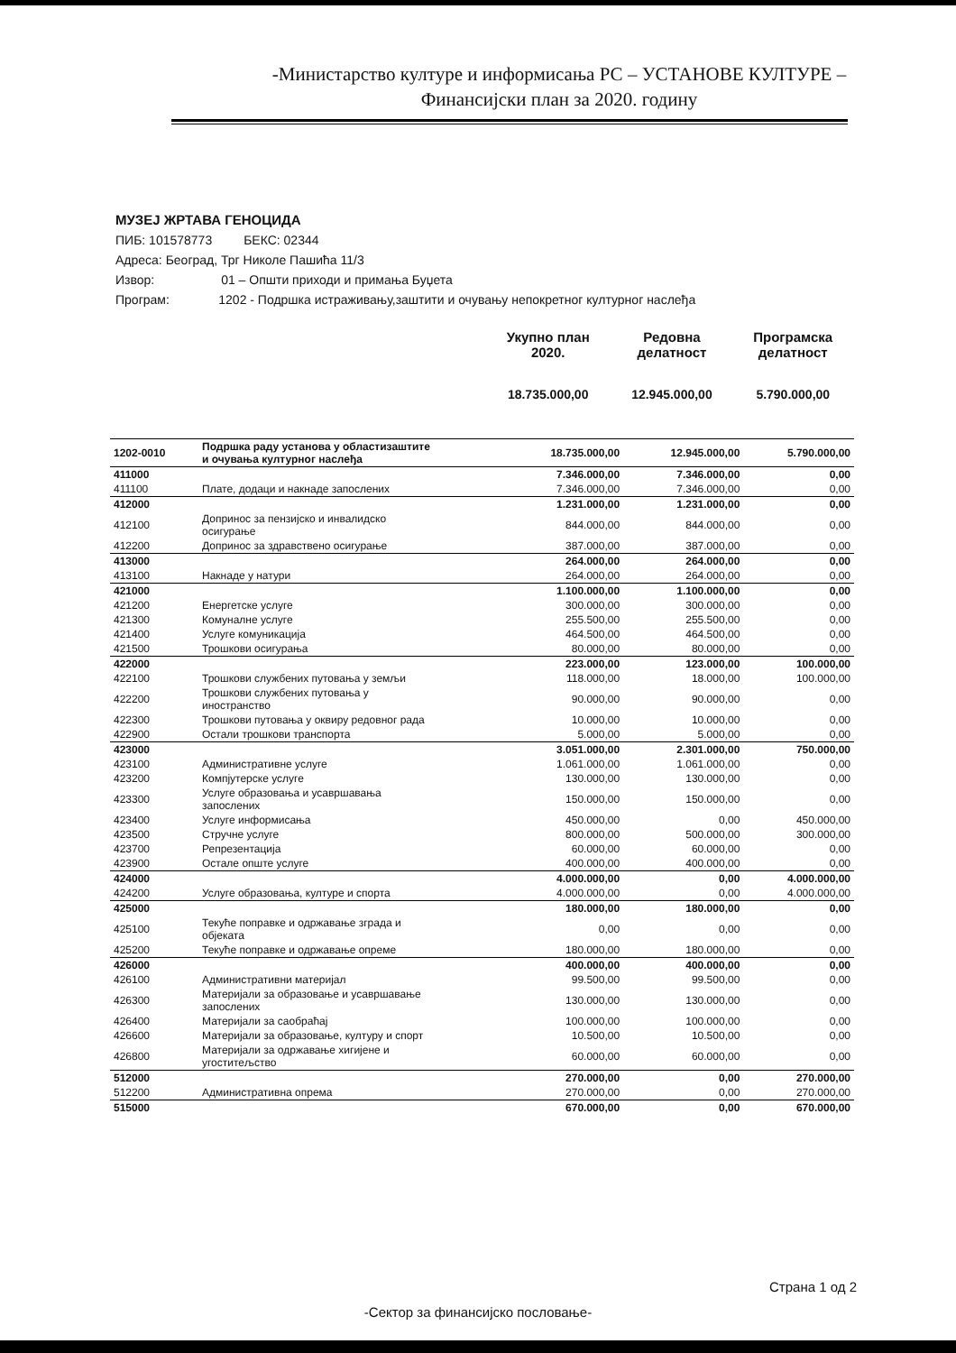-Министарство културе и информисања РС – УСТАНОВЕ КУЛТУРЕ –
Финансијски план за 2020. годину
МУЗЕЈ ЖРТАВА ГЕНОЦИДА
ПИБ: 101578773 БЕКС: 02344
Адреса: Београд, Трг Николе Пашића 11/3
Извор: 01 – Општи приходи и примања Буџета
Програм: 1202 - Подршка истраживању,заштити и очувању непокретног културног наслеђа
| | Укупно план 2020. | Редовна делатност | Програмска делатност |
| --- | --- | --- | --- |
| | 18.735.000,00 | 12.945.000,00 | 5.790.000,00 |
| 1202-0010 | Подршка раду установа у областизаштите и очувања културног наслеђа | 18.735.000,00 | 12.945.000,00 | 5.790.000,00 |
| 411000 | | 7.346.000,00 | 7.346.000,00 | 0,00 |
| 411100 | Плате, додаци и накнаде запослених | 7.346.000,00 | 7.346.000,00 | 0,00 |
| 412000 | | 1.231.000,00 | 1.231.000,00 | 0,00 |
| 412100 | Допринос за пензијско и инвалидско осигурање | 844.000,00 | 844.000,00 | 0,00 |
| 412200 | Допринос за здравствено осигурање | 387.000,00 | 387.000,00 | 0,00 |
| 413000 | | 264.000,00 | 264.000,00 | 0,00 |
| 413100 | Накнаде у натури | 264.000,00 | 264.000,00 | 0,00 |
| 421000 | | 1.100.000,00 | 1.100.000,00 | 0,00 |
| 421200 | Енергетске услуге | 300.000,00 | 300.000,00 | 0,00 |
| 421300 | Комуналне услуге | 255.500,00 | 255.500,00 | 0,00 |
| 421400 | Услуге комуникација | 464.500,00 | 464.500,00 | 0,00 |
| 421500 | Трошкови осигурања | 80.000,00 | 80.000,00 | 0,00 |
| 422000 | | 223.000,00 | 123.000,00 | 100.000,00 |
| 422100 | Трошкови службених путовања у земљи | 118.000,00 | 18.000,00 | 100.000,00 |
| 422200 | Трошкови службених путовања у иностранство | 90.000,00 | 90.000,00 | 0,00 |
| 422300 | Трошкови путовања у оквиру редовног рада | 10.000,00 | 10.000,00 | 0,00 |
| 422900 | Остали трошкови транспорта | 5.000,00 | 5.000,00 | 0,00 |
| 423000 | | 3.051.000,00 | 2.301.000,00 | 750.000,00 |
| 423100 | Административне услуге | 1.061.000,00 | 1.061.000,00 | 0,00 |
| 423200 | Компјутерске услуге | 130.000,00 | 130.000,00 | 0,00 |
| 423300 | Услуге образовања и усавршавања запослених | 150.000,00 | 150.000,00 | 0,00 |
| 423400 | Услуге информисања | 450.000,00 | 0,00 | 450.000,00 |
| 423500 | Стручне услуге | 800.000,00 | 500.000,00 | 300.000,00 |
| 423700 | Репрезентација | 60.000,00 | 60.000,00 | 0,00 |
| 423900 | Остале опште услуге | 400.000,00 | 400.000,00 | 0,00 |
| 424000 | | 4.000.000,00 | 0,00 | 4.000.000,00 |
| 424200 | Услуге образовања, културе и спорта | 4.000.000,00 | 0,00 | 4.000.000,00 |
| 425000 | | 180.000,00 | 180.000,00 | 0,00 |
| 425100 | Текуће поправке и одржавање зграда и објеката | 0,00 | 0,00 | 0,00 |
| 425200 | Текуће поправке и одржавање опреме | 180.000,00 | 180.000,00 | 0,00 |
| 426000 | | 400.000,00 | 400.000,00 | 0,00 |
| 426100 | Административни материјал | 99.500,00 | 99.500,00 | 0,00 |
| 426300 | Материјали за образовање и усавршавање запослених | 130.000,00 | 130.000,00 | 0,00 |
| 426400 | Материјали за саобраћај | 100.000,00 | 100.000,00 | 0,00 |
| 426600 | Материјали за образовање, културу и спорт | 10.500,00 | 10.500,00 | 0,00 |
| 426800 | Материјали за одржавање хигијене и угоститељство | 60.000,00 | 60.000,00 | 0,00 |
| 512000 | | 270.000,00 | 0,00 | 270.000,00 |
| 512200 | Административна опрема | 270.000,00 | 0,00 | 270.000,00 |
| 515000 | | 670.000,00 | 0,00 | 670.000,00 |
Страна 1 од 2
-Сектор за финансијско пословање-